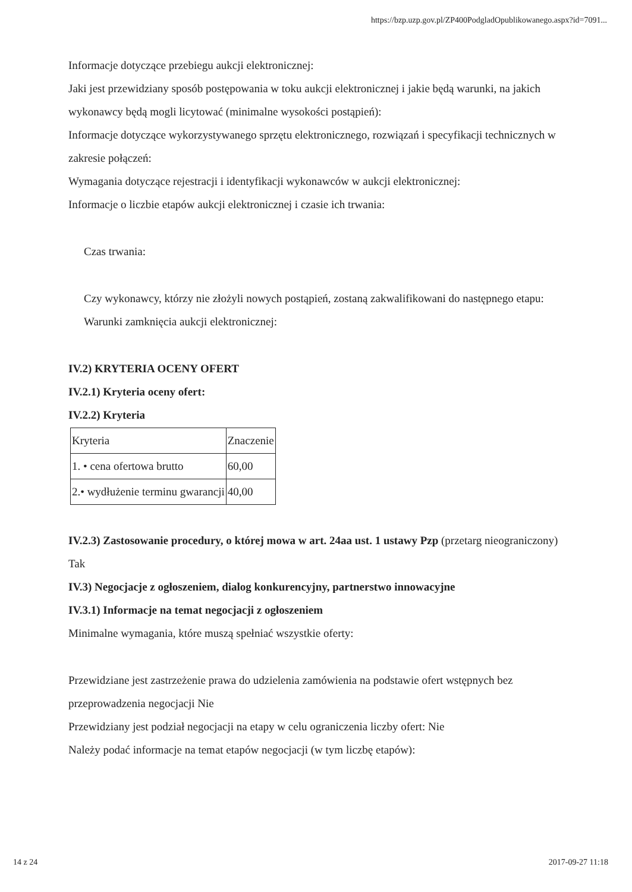https://bzp.uzp.gov.pl/ZP400PodgladOpublikowanego.aspx?id=7091...
Informacje dotyczące przebiegu aukcji elektronicznej:
Jaki jest przewidziany sposób postępowania w toku aukcji elektronicznej i jakie będą warunki, na jakich wykonawcy będą mogli licytować (minimalne wysokości postąpień):
Informacje dotyczące wykorzystywanego sprzętu elektronicznego, rozwiązań i specyfikacji technicznych w zakresie połączeń:
Wymagania dotyczące rejestracji i identyfikacji wykonawców w aukcji elektronicznej:
Informacje o liczbie etapów aukcji elektronicznej i czasie ich trwania:
Czas trwania:
Czy wykonawcy, którzy nie złożyli nowych postąpień, zostaną zakwalifikowani do następnego etapu:
Warunki zamknięcia aukcji elektronicznej:
IV.2) KRYTERIA OCENY OFERT
IV.2.1) Kryteria oceny ofert:
IV.2.2) Kryteria
| Kryteria | Znaczenie |
| 1. • cena ofertowa brutto | 60,00 |
| 2.• wydłużenie terminu gwarancji | 40,00 |
IV.2.3) Zastosowanie procedury, o której mowa w art. 24aa ust. 1 ustawy Pzp (przetarg nieograniczony)
Tak
IV.3) Negocjacje z ogłoszeniem, dialog konkurencyjny, partnerstwo innowacyjne
IV.3.1) Informacje na temat negocjacji z ogłoszeniem
Minimalne wymagania, które muszą spełniać wszystkie oferty:
Przewidziane jest zastrzeżenie prawa do udzielenia zamówienia na podstawie ofert wstępnych bez przeprowadzenia negocjacji Nie
Przewidziany jest podział negocjacji na etapy w celu ograniczenia liczby ofert: Nie
Należy podać informacje na temat etapów negocjacji (w tym liczbę etapów):
14 z 24 2017-09-27 11:18